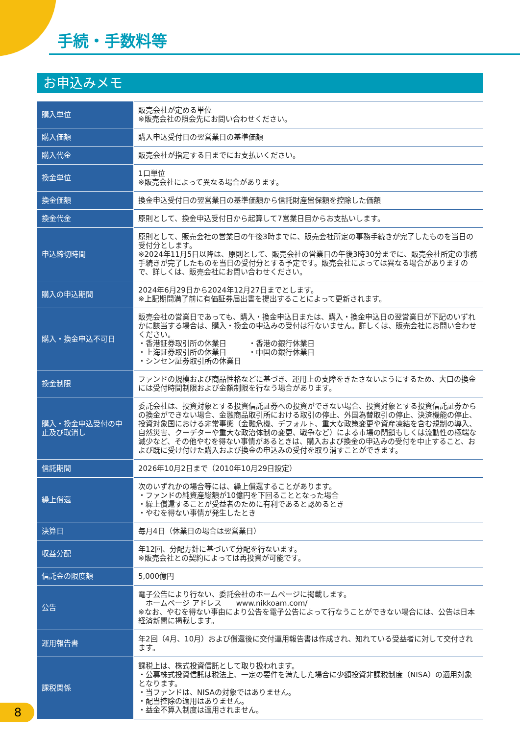手続・手数料等
お申込みメモ
| 購入単位 | 販売会社が定める単位 ※販売会社の照会先にお問い合わせください。 |
| 購入価額 | 購入申込受付日の翌営業日の基準価額 |
| 購入代金 | 販売会社が指定する日までにお支払いください。 |
| 換金単位 | 1口単位 ※販売会社によって異なる場合があります。 |
| 換金価額 | 換金申込受付日の翌営業日の基準価額から信託財産留保額を控除した価額 |
| 換金代金 | 原則として、換金申込受付日から起算して7営業日目からお支払いします。 |
| 申込締切時間 | 原則として、販売会社の営業日の午後3時までに、販売会社所定の事務手続きが完了したものを当日の受付分とします。 ※2024年11月5日以降は、原則として、販売会社の営業日の午後3時30分までに、販売会社所定の事務手続きが完了したものを当日の受付分とする予定です。販売会社によっては異なる場合がありますので、詳しくは、販売会社にお問い合わせください。 |
| 購入の申込期間 | 2024年6月29日から2024年12月27日までとします。 ※上記期間満了前に有価証券届出書を提出することによって更新されます。 |
| 購入・換金申込不可日 | 販売会社の営業日であっても、購入・換金申込日または、購入・換金申込日の翌営業日が下記のいずれかに該当する場合は、購入・換金の申込みの受付は行ないません。詳しくは、販売会社にお問い合わせください。 ・香港証券取引所の休業日 ・香港の銀行休業日 ・上海証券取引所の休業日 ・中国の銀行休業日 ・シンセン証券取引所の休業日 |
| 換金制限 | ファンドの規模および商品性格などに基づき、運用上の支障をきたさないようにするため、大口の換金には受付時間制限および金額制限を行なう場合があります。 |
| 購入・換金申込受付の中止及び取消し | 委託会社は、投資対象とする投資信託証券への投資ができない場合、投資対象とする投資信託証券からの換金ができない場合、金融商品取引所における取引の停止、外国為替取引の停止、決済機能の停止、投資対象国における非常事態（金融危機、デフォルト、重大な政策変更や資産凍結を含む規制の導入、自然災害、クーデターや重大な政治体制の変更、戦争など）による市場の閉鎖もしくは流動性の極端な減少など、その他やむを得ない事情があるときは、購入および換金の申込みの受付を中止すること、および既に受け付けた購入および換金の申込みの受付を取り消すことができます。 |
| 信託期間 | 2026年10月2日まで（2010年10月29日設定） |
| 繰上償還 | 次のいずれかの場合等には、繰上償還することがあります。 ・ファンドの純資産総額が10億円を下回ることとなった場合 ・繰上償還することが受益者のために有利であると認めるとき ・やむを得ない事情が発生したとき |
| 決算日 | 毎月4日（休業日の場合は翌営業日） |
| 収益分配 | 年12回、分配方針に基づいて分配を行ないます。 ※販売会社との契約によっては再投資が可能です。 |
| 信託金の限度額 | 5,000億円 |
| 公告 | 電子公告により行ない、委託会社のホームページに掲載します。 ホームページ アドレス www.nikkoam.com/ ※なお、やむを得ない事由により公告を電子公告によって行なうことができない場合には、公告は日本経済新聞に掲載します。 |
| 運用報告書 | 年2回（4月、10月）および償還後に交付運用報告書は作成され、知れている受益者に対して交付されます。 |
| 課税関係 | 課税上は、株式投資信託として取り扱われます。 ・公募株式投資信託は税法上、一定の要件を満たした場合に少額投資非課税制度（NISA）の適用対象となります。 ・当ファンドは、NISAの対象ではありません。 ・配当控除の適用はありません。 ・益金不算入制度は適用されません。 |
8